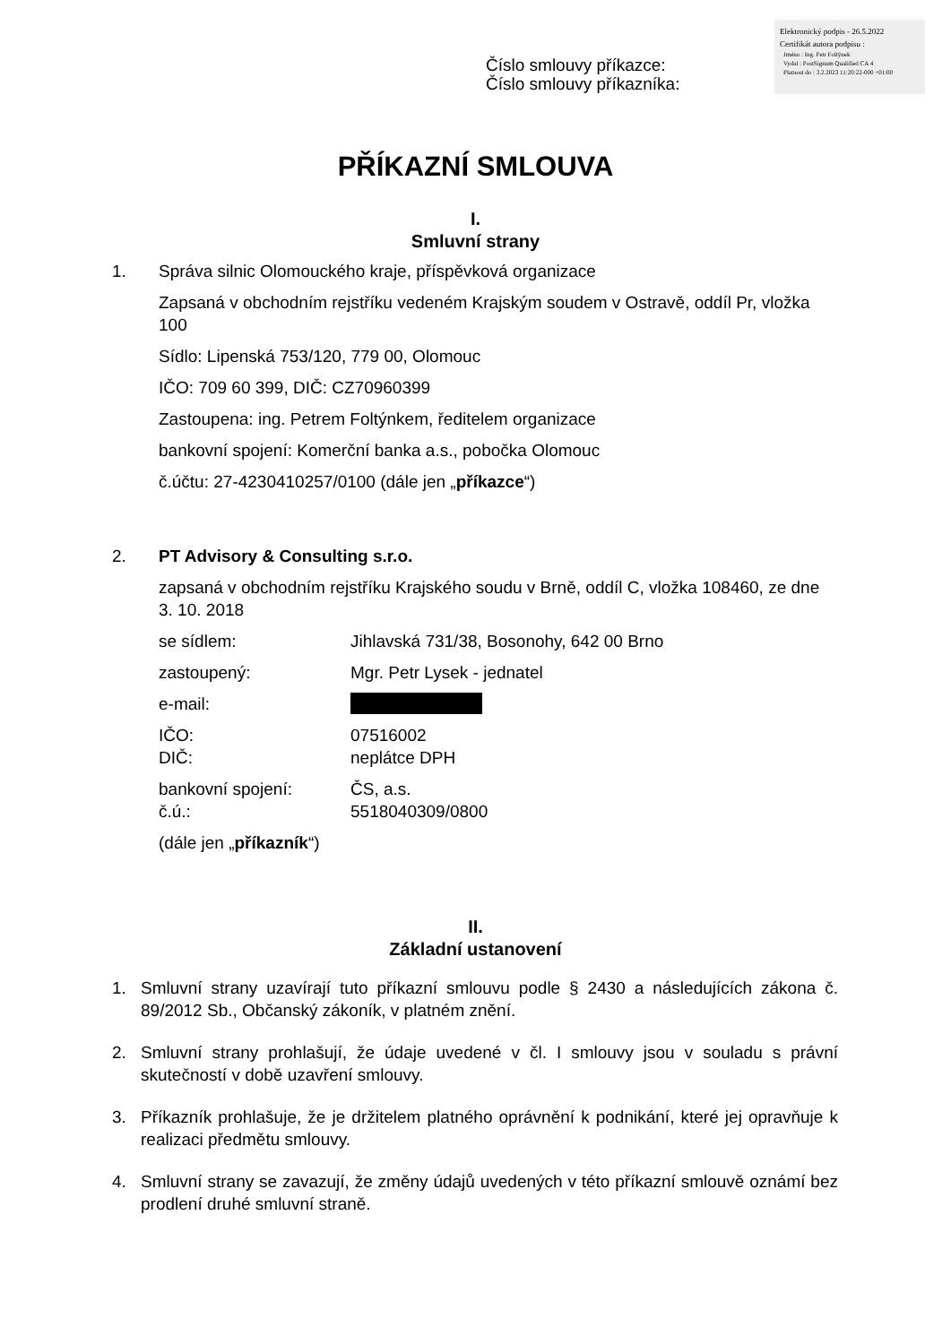Elektronický podpis - 26.5.2022
Certifikát autora podpisu :
Jméno : Ing. Petr Foltýnek
Vydal : PostSignum Qualified CA 4
Platnost do : 3.2.2023 11:20:22-000 +01:00
Číslo smlouvy příkazce:
Číslo smlouvy příkazníka:
PŘÍKAZNÍ SMLOUVA
I.
Smluvní strany
1. Správa silnic Olomouckého kraje, příspěvková organizace
Zapsaná v obchodním rejstříku vedeném Krajským soudem v Ostravě, oddíl Pr, vložka 100
Sídlo: Lipenská 753/120, 779 00, Olomouc
IČO: 709 60 399, DIČ: CZ70960399
Zastoupena: ing. Petrem Foltýnkem, ředitelem organizace
bankovní spojení: Komerční banka a.s., pobočka Olomouc
č.účtu: 27-4230410257/0100 (dále jen „příkazce“)
2. PT Advisory & Consulting s.r.o.
zapsaná v obchodním rejstříku Krajského soudu v Brně, oddíl C, vložka 108460, ze dne 3. 10. 2018
| se sídlem: | Jihlavská 731/38, Bosonohy, 642 00 Brno |
| zastoupený: | Mgr. Petr Lysek - jednatel |
| e-mail: | |
| IČO: | 07516002 |
| DIČ: | neplátce DPH |
| bankovní spojení: | ČS, a.s. |
| č.ú.: | 5518040309/0800 |
(dále jen „příkazník“)
II.
Základní ustanovení
1. Smluvní strany uzavírají tuto příkazní smlouvu podle § 2430 a následujících zákona č. 89/2012 Sb., Občanský zákoník, v platném znění.
2. Smluvní strany prohlašují, že údaje uvedené v čl. I smlouvy jsou v souladu s právní skutečností v době uzavření smlouvy.
3. Příkazník prohlašuje, že je držitelem platného oprávnění k podnikání, které jej opravňuje k realizaci předmětu smlouvy.
4. Smluvní strany se zavazují, že změny údajů uvedených v této příkazní smlouvě oznámí bez prodlení druhé smluvní straně.